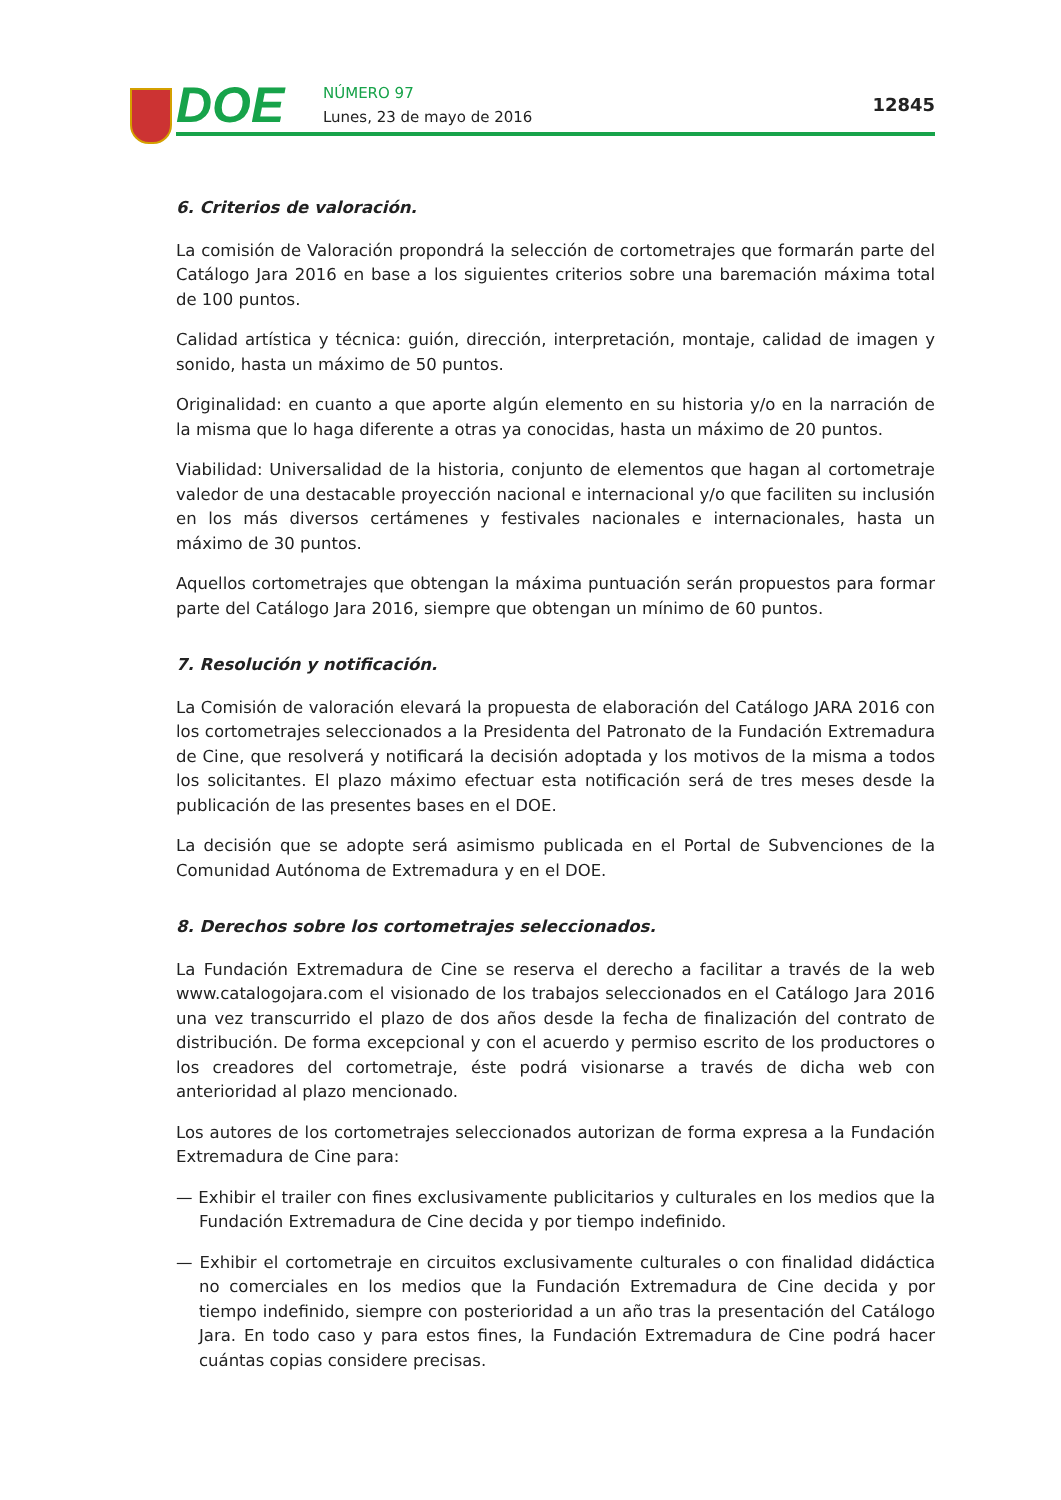DOE NÚMERO 97
Lunes, 23 de mayo de 2016
12845
6. Criterios de valoración.
La comisión de Valoración propondrá la selección de cortometrajes que formarán parte del Catálogo Jara 2016 en base a los siguientes criterios sobre una baremación máxima total de 100 puntos.
Calidad artística y técnica: guión, dirección, interpretación, montaje, calidad de imagen y sonido, hasta un máximo de 50 puntos.
Originalidad: en cuanto a que aporte algún elemento en su historia y/o en la narración de la misma que lo haga diferente a otras ya conocidas, hasta un máximo de 20 puntos.
Viabilidad: Universalidad de la historia, conjunto de elementos que hagan al cortometraje valedor de una destacable proyección nacional e internacional y/o que faciliten su inclusión en los más diversos certámenes y festivales nacionales e internacionales, hasta un máximo de 30 puntos.
Aquellos cortometrajes que obtengan la máxima puntuación serán propuestos para formar parte del Catálogo Jara 2016, siempre que obtengan un mínimo de 60 puntos.
7. Resolución y notificación.
La Comisión de valoración elevará la propuesta de elaboración del Catálogo JARA 2016 con los cortometrajes seleccionados a la Presidenta del Patronato de la Fundación Extremadura de Cine, que resolverá y notificará la decisión adoptada y los motivos de la misma a todos los solicitantes. El plazo máximo efectuar esta notificación será de tres meses desde la publicación de las presentes bases en el DOE.
La decisión que se adopte será asimismo publicada en el Portal de Subvenciones de la Comunidad Autónoma de Extremadura y en el DOE.
8. Derechos sobre los cortometrajes seleccionados.
La Fundación Extremadura de Cine se reserva el derecho a facilitar a través de la web www.catalogojara.com el visionado de los trabajos seleccionados en el Catálogo Jara 2016 una vez transcurrido el plazo de dos años desde la fecha de finalización del contrato de distribución. De forma excepcional y con el acuerdo y permiso escrito de los productores o los creadores del cortometraje, éste podrá visionarse a través de dicha web con anterioridad al plazo mencionado.
Los autores de los cortometrajes seleccionados autorizan de forma expresa a la Fundación Extremadura de Cine para:
— Exhibir el trailer con fines exclusivamente publicitarios y culturales en los medios que la Fundación Extremadura de Cine decida y por tiempo indefinido.
— Exhibir el cortometraje en circuitos exclusivamente culturales o con finalidad didáctica no comerciales en los medios que la Fundación Extremadura de Cine decida y por tiempo indefinido, siempre con posterioridad a un año tras la presentación del Catálogo Jara. En todo caso y para estos fines, la Fundación Extremadura de Cine podrá hacer cuántas copias considere precisas.